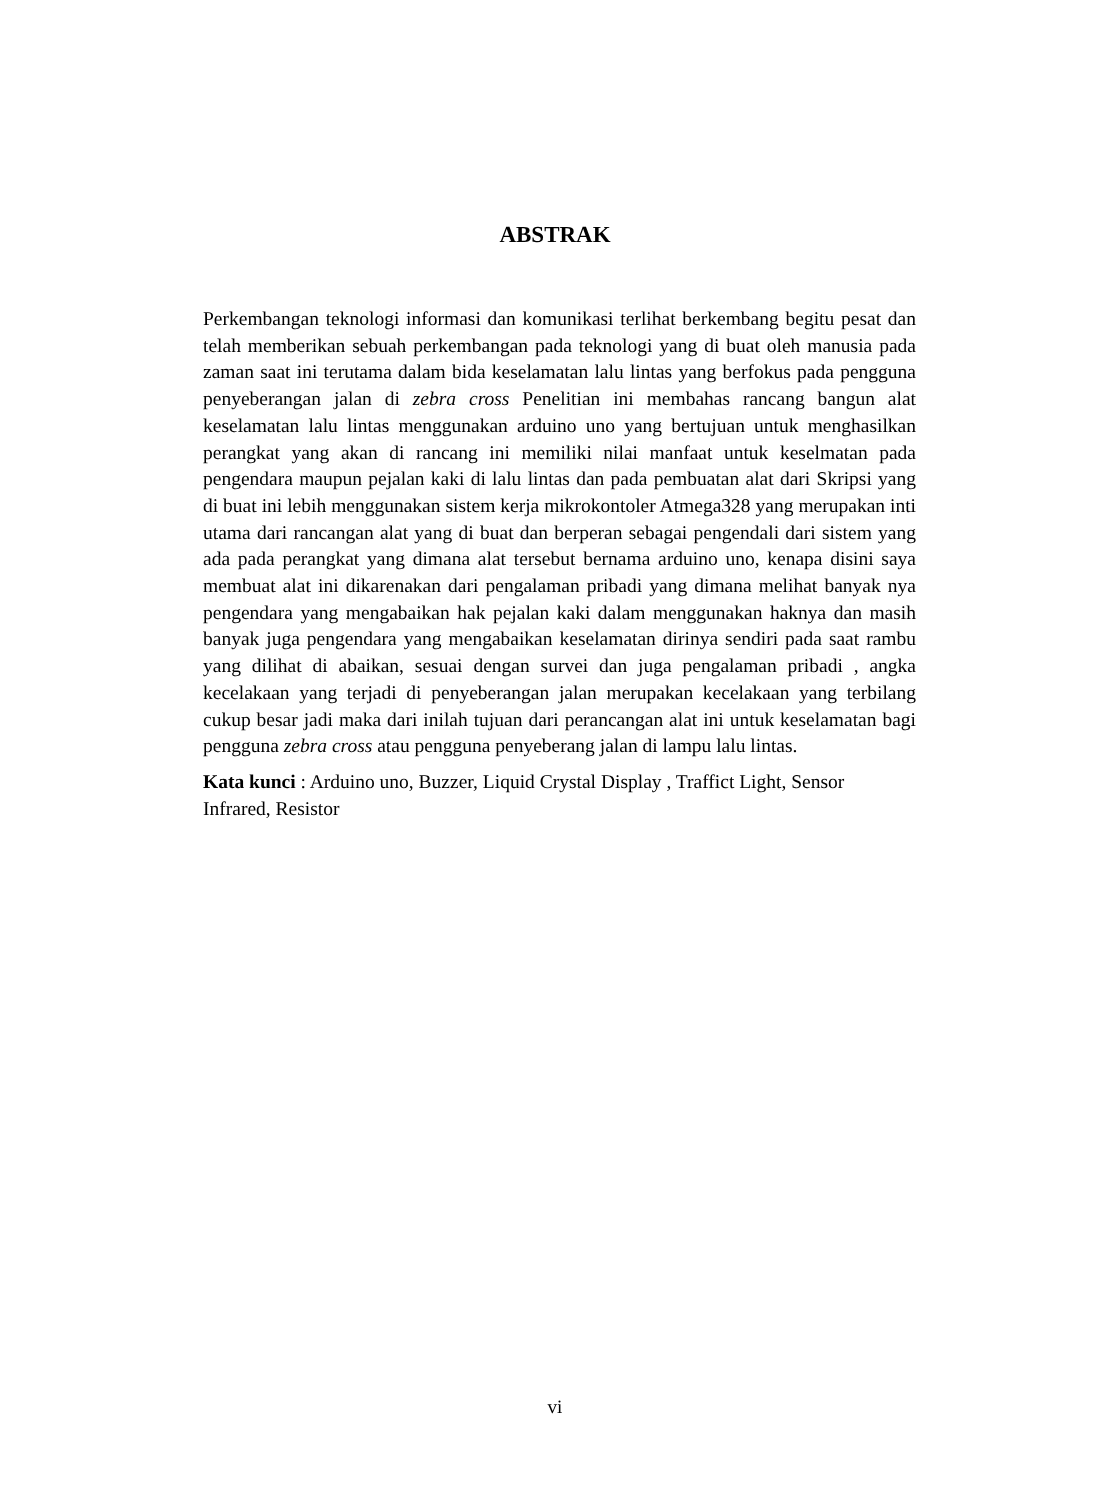ABSTRAK
Perkembangan teknologi informasi dan komunikasi terlihat berkembang begitu pesat dan telah memberikan sebuah perkembangan pada teknologi yang di buat oleh manusia pada zaman saat ini terutama dalam bida keselamatan lalu lintas yang berfokus pada pengguna penyeberangan jalan di zebra cross Penelitian ini membahas rancang bangun alat keselamatan lalu lintas menggunakan arduino uno yang bertujuan untuk menghasilkan perangkat yang akan di rancang ini memiliki nilai manfaat untuk keselmatan pada pengendara maupun pejalan kaki di lalu lintas dan pada pembuatan alat dari Skripsi yang di buat ini lebih menggunakan sistem kerja mikrokontoler Atmega328 yang merupakan inti utama dari rancangan alat yang di buat dan berperan sebagai pengendali dari sistem yang ada pada perangkat yang dimana alat tersebut bernama arduino uno, kenapa disini saya membuat alat ini dikarenakan dari pengalaman pribadi yang dimana melihat banyak nya pengendara yang mengabaikan hak pejalan kaki dalam menggunakan haknya dan masih banyak juga pengendara yang mengabaikan keselamatan dirinya sendiri pada saat rambu yang dilihat di abaikan, sesuai dengan survei dan juga pengalaman pribadi , angka kecelakaan yang terjadi di penyeberangan jalan merupakan kecelakaan yang terbilang cukup besar jadi maka dari inilah tujuan dari perancangan alat ini untuk keselamatan bagi pengguna zebra cross atau pengguna penyeberang jalan di lampu lalu lintas.
Kata kunci : Arduino uno, Buzzer, Liquid Crystal Display , Traffict Light, Sensor Infrared, Resistor
vi